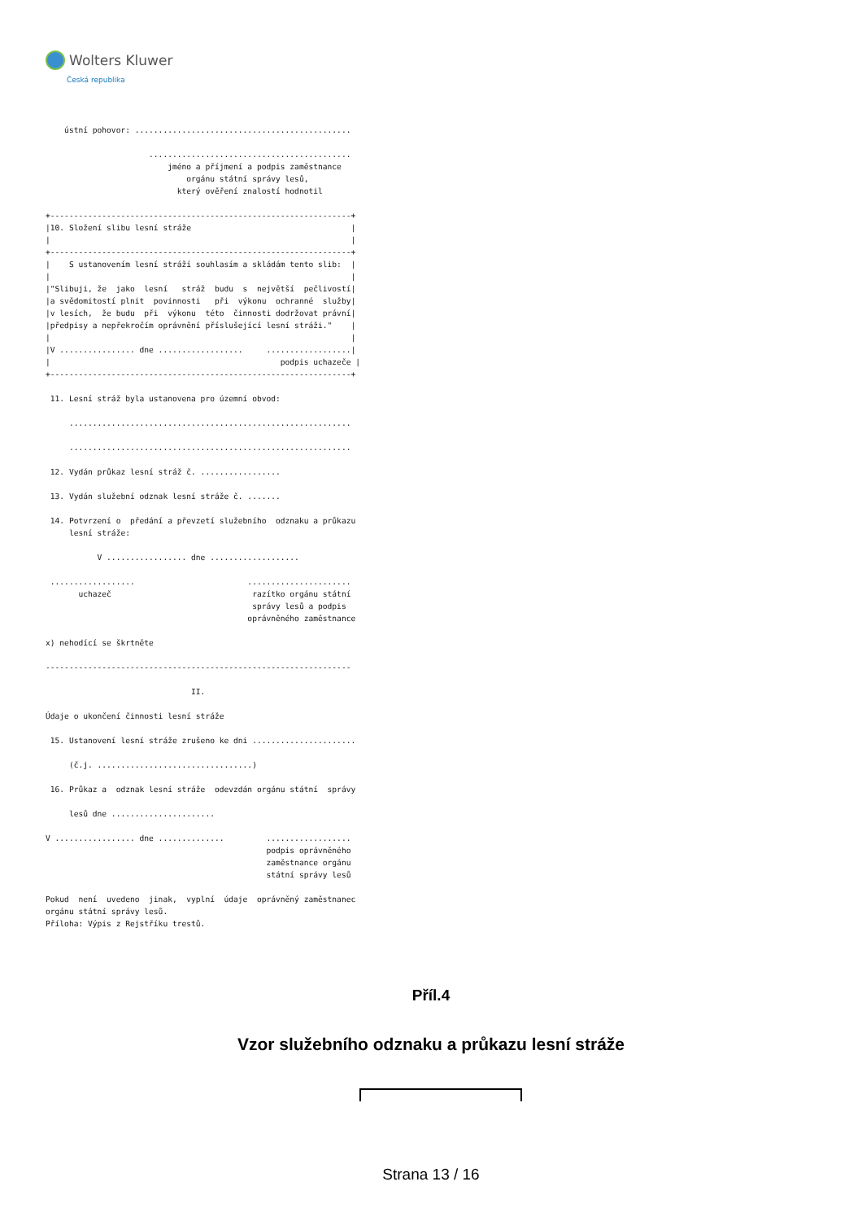Wolters Kluwer
Česká republika
    ústní pohovor: ..............................................

                      ...........................................
                          jméno a příjmení a podpis zaměstnance
                              orgánu státní správy lesů,
                            který ověření znalostí hodnotil

+----------------------------------------------------------------+
|10. Složení slibu lesní stráže                                  |
|                                                                |
+----------------------------------------------------------------+
|    S ustanovením lesní stráží souhlasím a skládám tento slib:  |
|                                                                |
|"Slibuji, že  jako  lesní   stráž  budu  s  největší  pečlivostí|
|a svědomitostí plnit  povinnosti   při  výkonu  ochranné  služby|
|v lesích,  že budu  při  výkonu  této  činnosti dodržovat právní|
|předpisy a nepřekročím oprávnění příslušející lesní stráži."    |
|                                                                |
|V ................ dne ..................     ..................|
|                                                 podpis uchazeče |
+----------------------------------------------------------------+

 11. Lesní stráž byla ustanovena pro územní obvod:

     ............................................................

     ............................................................

 12. Vydán průkaz lesní stráž č. .................

 13. Vydán služební odznak lesní stráže č. .......

 14. Potvrzení o  předání a převzetí služebního  odznaku a průkazu
     lesní stráže:

           V ................. dne ...................

 ..................                        ......................
       uchazeč                              razítko orgánu státní
                                            správy lesů a podpis
                                           oprávněného zaměstnance

x) nehodící se škrtněte

-----------------------------------------------------------------

                               II.

Údaje o ukončení činnosti lesní stráže

 15. Ustanovení lesní stráže zrušeno ke dni ......................

     (č.j. .................................)

 16. Průkaz a  odznak lesní stráže  odevzdán orgánu státní  správy

     lesů dne ......................

V ................. dne ..............         ..................
                                               podpis oprávněného
                                               zaměstnance orgánu
                                               státní správy lesů

Pokud  není  uvedeno  jinak,  vyplní  údaje  oprávněný zaměstnanec
orgánu státní správy lesů.
Příloha: Výpis z Rejstříku trestů.
Příl.4
Vzor služebního odznaku a průkazu lesní stráže
Strana 13 / 16